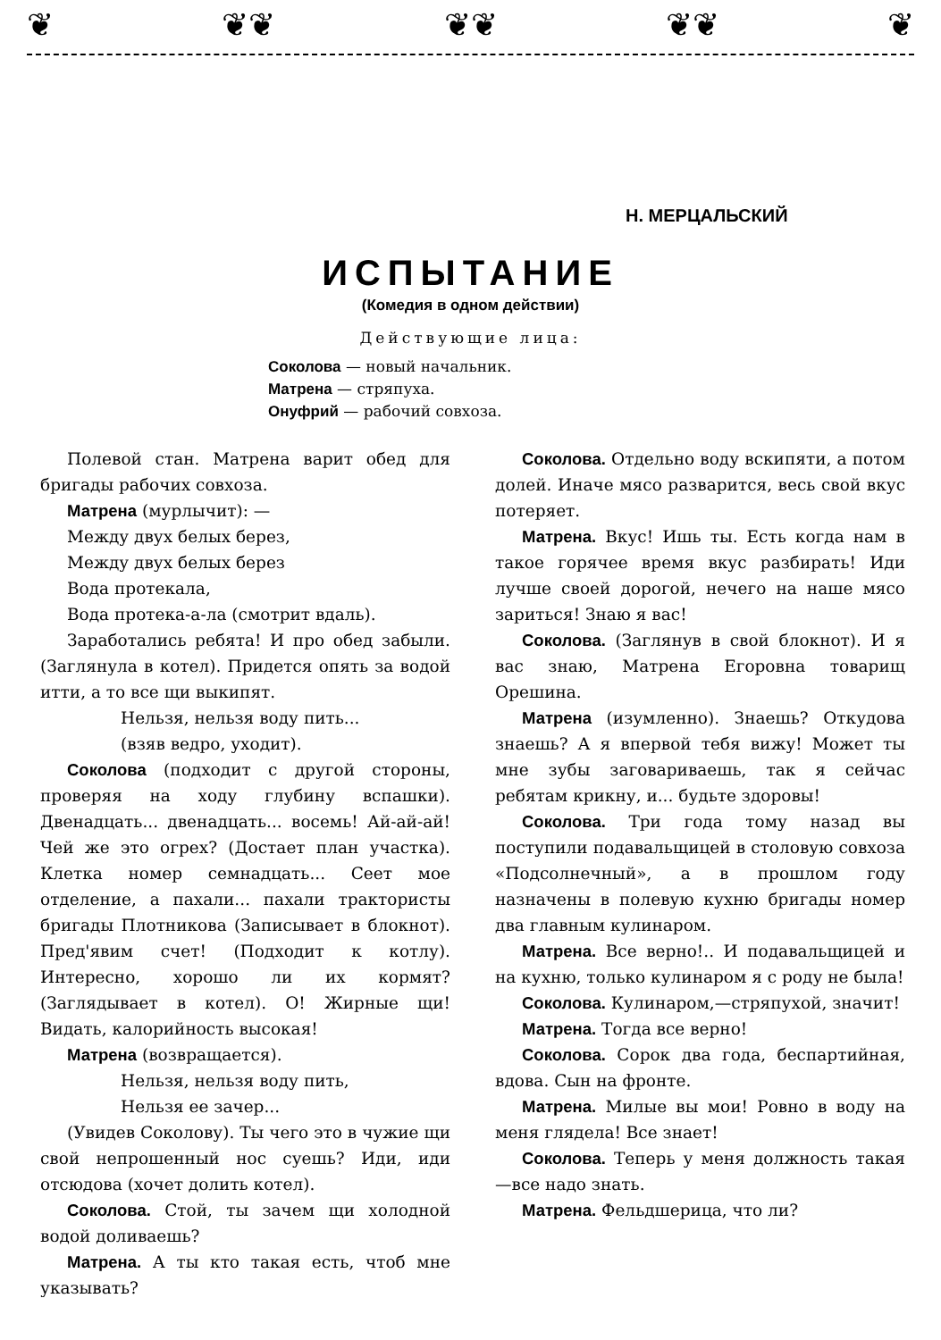❦ ❦❦ ❦❦ ❦❦ ❦
Н. МЕРЦАЛЬСКИЙ
ИСПЫТАНИЕ
(Комедия в одном действии)
Действующие лица:
Соколова — новый начальник.
Матрена — стряпуха.
Онуфрий — рабочий совхоза.
Полевой стан. Матрена варит обед для бригады рабочих совхоза.
Матрена (мурлычит): —
Между двух белых берез,
Между двух белых берез
Вода протекала,
Вода протека-а-ла (смотрит вдаль).
Заработались ребята! И про обед забыли. (Заглянула в котел). Придется опять за водой итти, а то все щи выкипят.
Нельзя, нельзя воду пить...
(взяв ведро, уходит).
Соколова (подходит с другой стороны, проверяя на ходу глубину вспашки). Двенадцать... двенадцать... восемь! Ай-ай-ай! Чей же это огрех? (Достает план участка). Клетка номер семнадцать... Сеет мое отделение, а пахали... пахали трактористы бригады Плотникова (Записывает в блокнот). Пред'явим счет! (Подходит к котлу). Интересно, хорошо ли их кормят? (Заглядывает в котел). О! Жирные щи! Видать, калорийность высокая!
Матрена (возвращается).
Нельзя, нельзя воду пить,
Нельзя ее зачер...
(Увидев Соколову). Ты чего это в чужие щи свой непрошенный нос суешь? Иди, иди отсюдова (хочет долить котел).
Соколова. Стой, ты зачем щи холодной водой доливаешь?
Матрена. А ты кто такая есть, чтоб мне указывать?
Соколова. Отдельно воду вскипяти, а потом долей. Иначе мясо разварится, весь свой вкус потеряет.
Матрена. Вкус! Ишь ты. Есть когда нам в такое горячее время вкус разбирать! Иди лучше своей дорогой, нечего на наше мясо зариться! Знаю я вас!
Соколова. (Заглянув в свой блокнот). И я вас знаю, Матрена Егоровна товарищ Орешина.
Матрена (изумленно). Знаешь? Откудова знаешь? А я впервой тебя вижу! Может ты мне зубы заговариваешь, так я сейчас ребятам крикну, и... будьте здоровы!
Соколова. Три года тому назад вы поступили подавальщицей в столовую совхоза «Подсолнечный», а в прошлом году назначены в полевую кухню бригады номер два главным кулинаром.
Матрена. Все верно!.. И подавальщицей и на кухню, только кулинаром я с роду не была!
Соколова. Кулинаром,—стряпухой, значит!
Матрена. Тогда все верно!
Соколова. Сорок два года, беспартийная, вдова. Сын на фронте.
Матрена. Милые вы мои! Ровно в воду на меня глядела! Все знает!
Соколова. Теперь у меня должность такая—все надо знать.
Матрена. Фельдшерица, что ли?